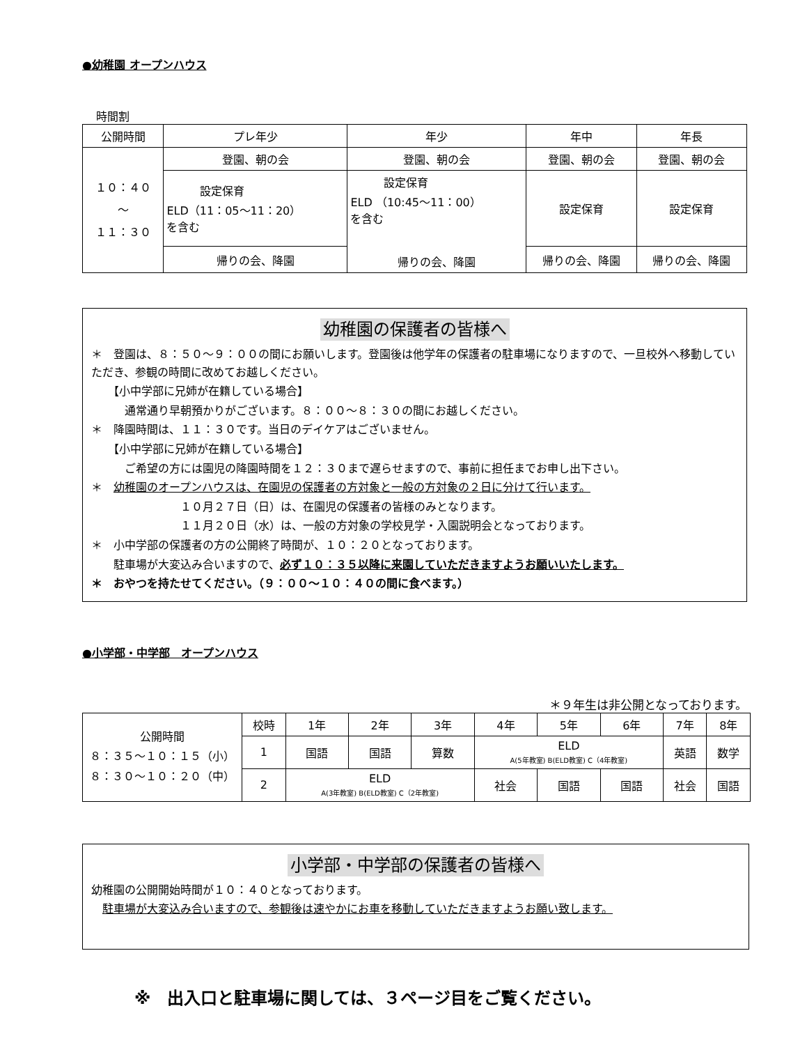●幼稚園 オープンハウス
時間割
| 公開時間 | プレ年少 | 年少 | 年中 | 年長 |
| --- | --- | --- | --- | --- |
| １０：４０ ～ １１：３０ | 登園、朝の会 | 登園、朝の会 | 登園、朝の会 | 登園、朝の会 |
| | 設定保育 ELD（11：05～11：20） を含む | 設定保育 ELD （10:45～11：00） を含む 帰りの会、降園 | 設定保育 | 設定保育 |
| | 帰りの会、降園 | | 帰りの会、降園 | 帰りの会、降園 |
幼稚園の保護者の皆様へ
＊　登園は、８：５０～９：００の間にお願いします。登園後は他学年の保護者の駐車場になりますので、一旦校外へ移動していただき、参観の時間に改めてお越しください。
　　【小中学部に兄姉が在籍している場合】
　　　通常通り早朝預かりがございます。８：００～８：３０の間にお越しください。
＊　降園時間は、１１：３０です。当日のデイケアはございません。
　　【小中学部に兄姉が在籍している場合】
　　　ご希望の方には園児の降園時間を１２：３０まで遅らせますので、事前に担任までお申し出下さい。
＊　幼稚園のオープンハウスは、在園児の保護者の方対象と一般の方対象の２日に分けて行います。
　　　　　　　　１０月２７日（日）は、在園児の保護者の皆様のみとなります。
　　　　　　　　１１月２０日（水）は、一般の方対象の学校見学・入園説明会となっております。
＊　小中学部の保護者の方の公開終了時間が、１０：２０となっております。
　　駐車場が大変込み合いますので、必ず１０：３５以降に来園していただきますようお願いいたします。
＊　おやつを持たせてください。（９：００～１０：４０の間に食べます。）
●小学部・中学部　オープンハウス
＊９年生は非公開となっております。
| 公開時間 ８：３５～１０：１５（小） ８：３０～１０：２０（中） | 校時 | 1年 | 2年 | 3年 | 4年 | 5年 | 6年 | 7年 | 8年 |
| | 1 | 国語 | 国語 | 算数 | ELD A(5年教室) B(ELD教室) C（4年教室) | | | 英語 | 数学 |
| | 2 | ELD A(3年教室) B(ELD教室) C（2年教室) | | | 社会 | 国語 | 国語 | 社会 | 国語 |
小学部・中学部の保護者の皆様へ
幼稚園の公開開始時間が１０：４０となっております。
　駐車場が大変込み合いますので、参観後は速やかにお車を移動していただきますようお願い致します。
※　出入口と駐車場に関しては、３ページ目をご覧ください。